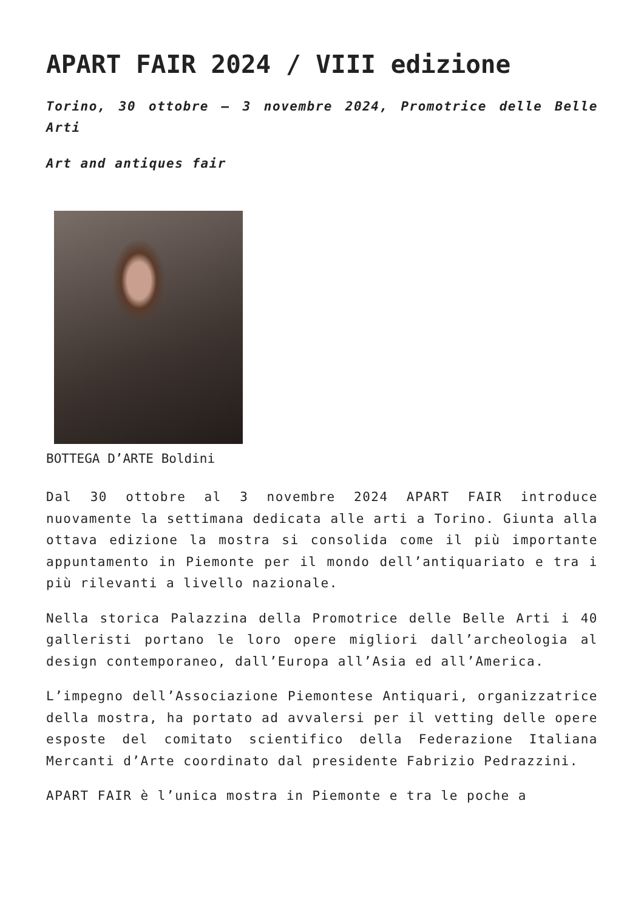APART FAIR 2024 / VIII edizione
Torino, 30 ottobre – 3 novembre 2024, Promotrice delle Belle Arti
Art and antiques fair
BOTTEGA D’ARTE Boldini
Dal 30 ottobre al 3 novembre 2024 APART FAIR introduce nuovamente la settimana dedicata alle arti a Torino. Giunta alla ottava edizione la mostra si consolida come il più importante appuntamento in Piemonte per il mondo dell’antiquariato e tra i più rilevanti a livello nazionale.
Nella storica Palazzina della Promotrice delle Belle Arti i 40 galleristi portano le loro opere migliori dall’archeologia al design contemporaneo, dall’Europa all’Asia ed all’America.
L’impegno dell’Associazione Piemontese Antiquari, organizzatrice della mostra, ha portato ad avvalersi per il vetting delle opere esposte del comitato scientifico della Federazione Italiana Mercanti d’Arte coordinato dal presidente Fabrizio Pedrazzini.
APART FAIR è l’unica mostra in Piemonte e tra le poche a